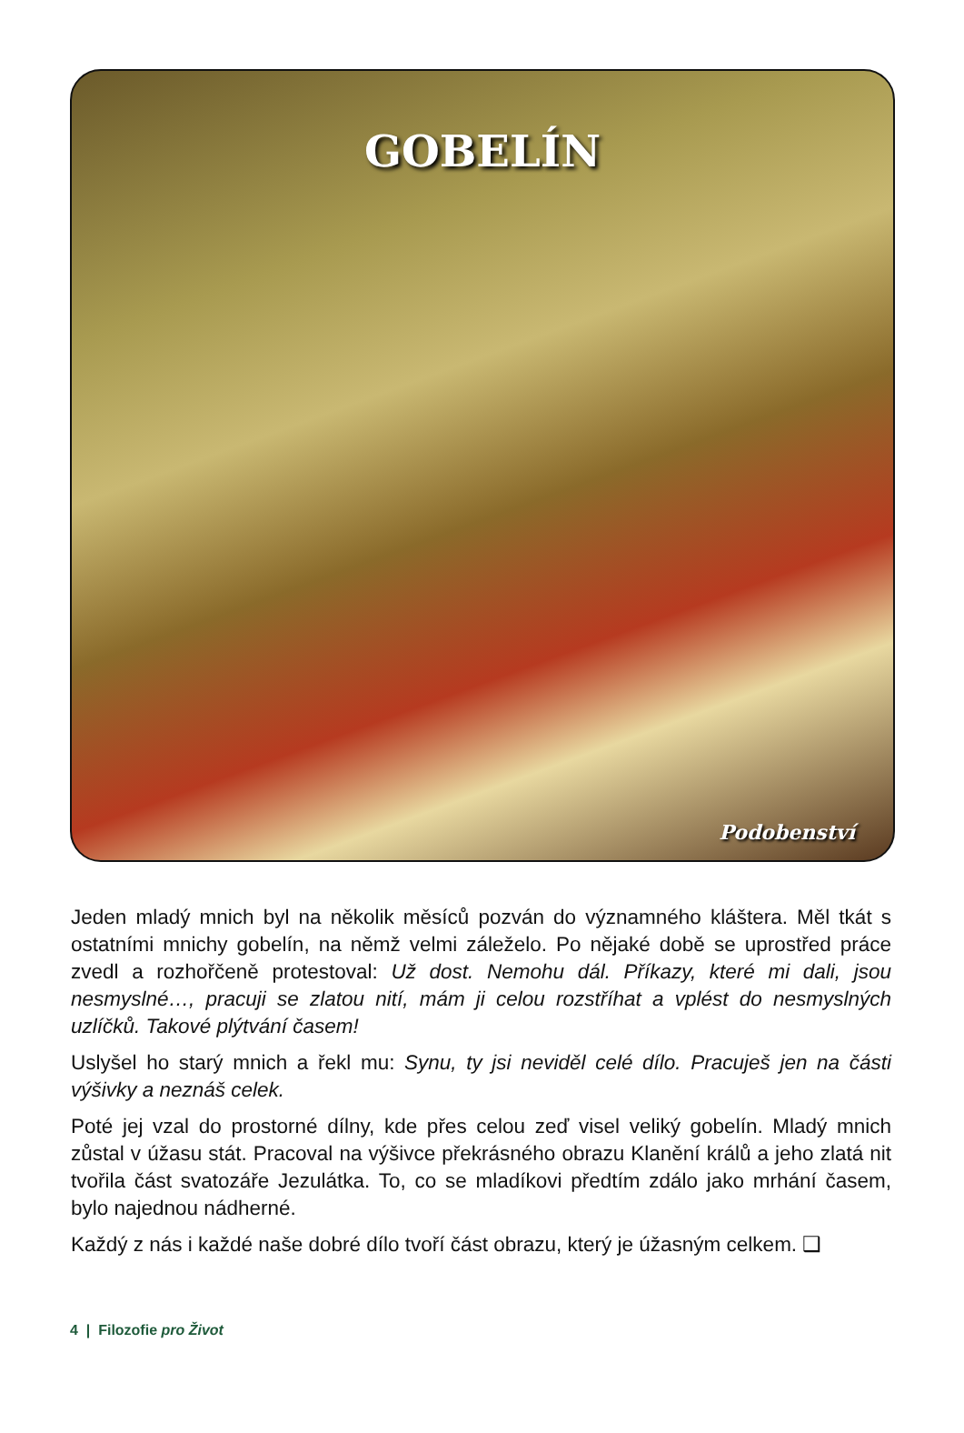GOBELÍN
Podobenství
Jeden mladý mnich byl na několik měsíců pozván do významného kláštera. Měl tkát s ostatními mnichy gobelín, na němž velmi záleželo. Po nějaké době se uprostřed práce zvedl a rozhořčeně protestoval: Už dost. Nemohu dál. Příkazy, které mi dali, jsou nesmyslné…, pracuji se zlatou nití, mám ji celou rozstříhat a vplést do nesmyslných uzlíčků. Takové plýtvání časem!
Uslyšel ho starý mnich a řekl mu: Synu, ty jsi neviděl celé dílo. Pracuješ jen na části výšivky a neznáš celek.
Poté jej vzal do prostorné dílny, kde přes celou zeď visel veliký gobelín. Mladý mnich zůstal v úžasu stát. Pracoval na výšivce překrásného obrazu Klanění králů a jeho zlatá nit tvořila část svatozáře Jezulátka. To, co se mladíkovi předtím zdálo jako mrhání časem, bylo najednou nádherné.
Každý z nás i každé naše dobré dílo tvoří část obrazu, který je úžasným celkem. ❑
4 | Filozofie pro Život